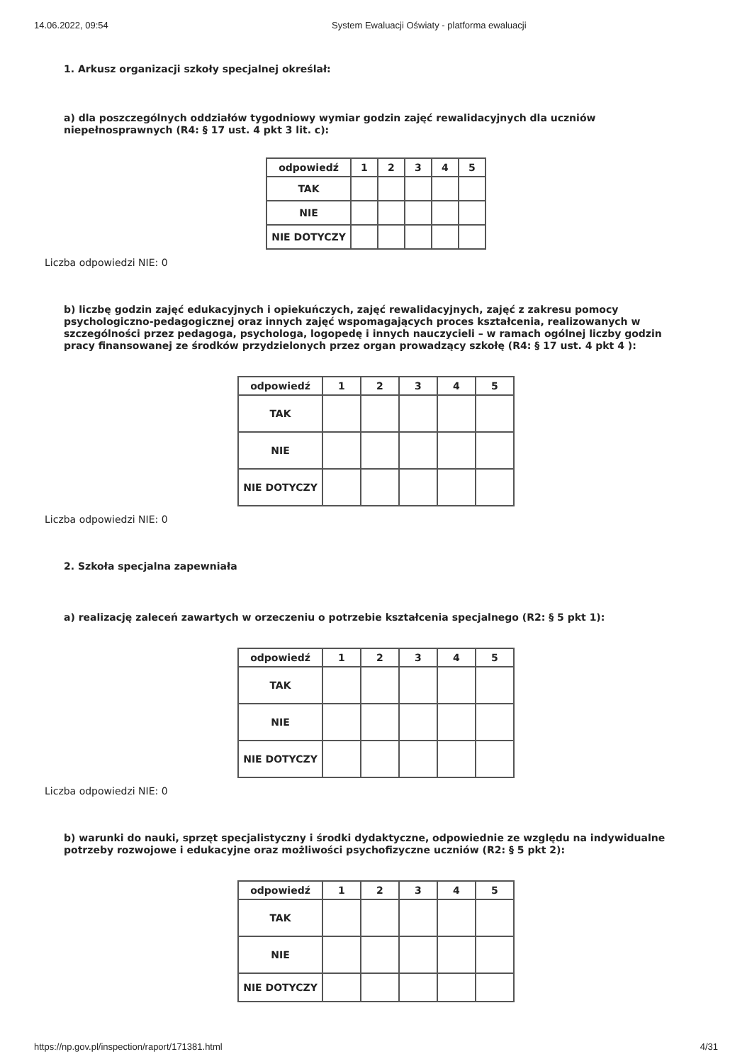14.06.2022, 09:54 System Ewaluacji Oświaty - platforma ewaluacji
1. Arkusz organizacji szkoły specjalnej określał:
a) dla poszczególnych oddziałów tygodniowy wymiar godzin zajęć rewalidacyjnych dla uczniów niepełnosprawnych (R4: § 17 ust. 4 pkt 3 lit. c):
| odpowiedź | 1 | 2 | 3 | 4 | 5 |
| --- | --- | --- | --- | --- | --- |
| TAK | | | | | |
| NIE | | | | | |
| NIE DOTYCZY | | | | | |
Liczba odpowiedzi NIE: 0
b) liczbę godzin zajęć edukacyjnych i opiekuńczych, zajęć rewalidacyjnych, zajęć z zakresu pomocy psychologiczno-pedagogicznej oraz innych zajęć wspomagających proces kształcenia, realizowanych w szczególności przez pedagoga, psychologa, logopedę i innych nauczycieli – w ramach ogólnej liczby godzin pracy finansowanej ze środków przydzielonych przez organ prowadzący szkołę (R4: § 17 ust. 4 pkt 4 ):
| odpowiedź | 1 | 2 | 3 | 4 | 5 |
| --- | --- | --- | --- | --- | --- |
| TAK | | | | | |
| NIE | | | | | |
| NIE DOTYCZY | | | | | |
Liczba odpowiedzi NIE: 0
2. Szkoła specjalna zapewniała
a) realizację zaleceń zawartych w orzeczeniu o potrzebie kształcenia specjalnego (R2: § 5 pkt 1):
| odpowiedź | 1 | 2 | 3 | 4 | 5 |
| --- | --- | --- | --- | --- | --- |
| TAK | | | | | |
| NIE | | | | | |
| NIE DOTYCZY | | | | | |
Liczba odpowiedzi NIE: 0
b) warunki do nauki, sprzęt specjalistyczny i środki dydaktyczne, odpowiednie ze względu na indywidualne potrzeby rozwojowe i edukacyjne oraz możliwości psychofizyczne uczniów (R2: § 5 pkt 2):
| odpowiedź | 1 | 2 | 3 | 4 | 5 |
| --- | --- | --- | --- | --- | --- |
| TAK | | | | | |
| NIE | | | | | |
| NIE DOTYCZY | | | | | |
https://np.gov.pl/inspection/raport/171381.html 4/31